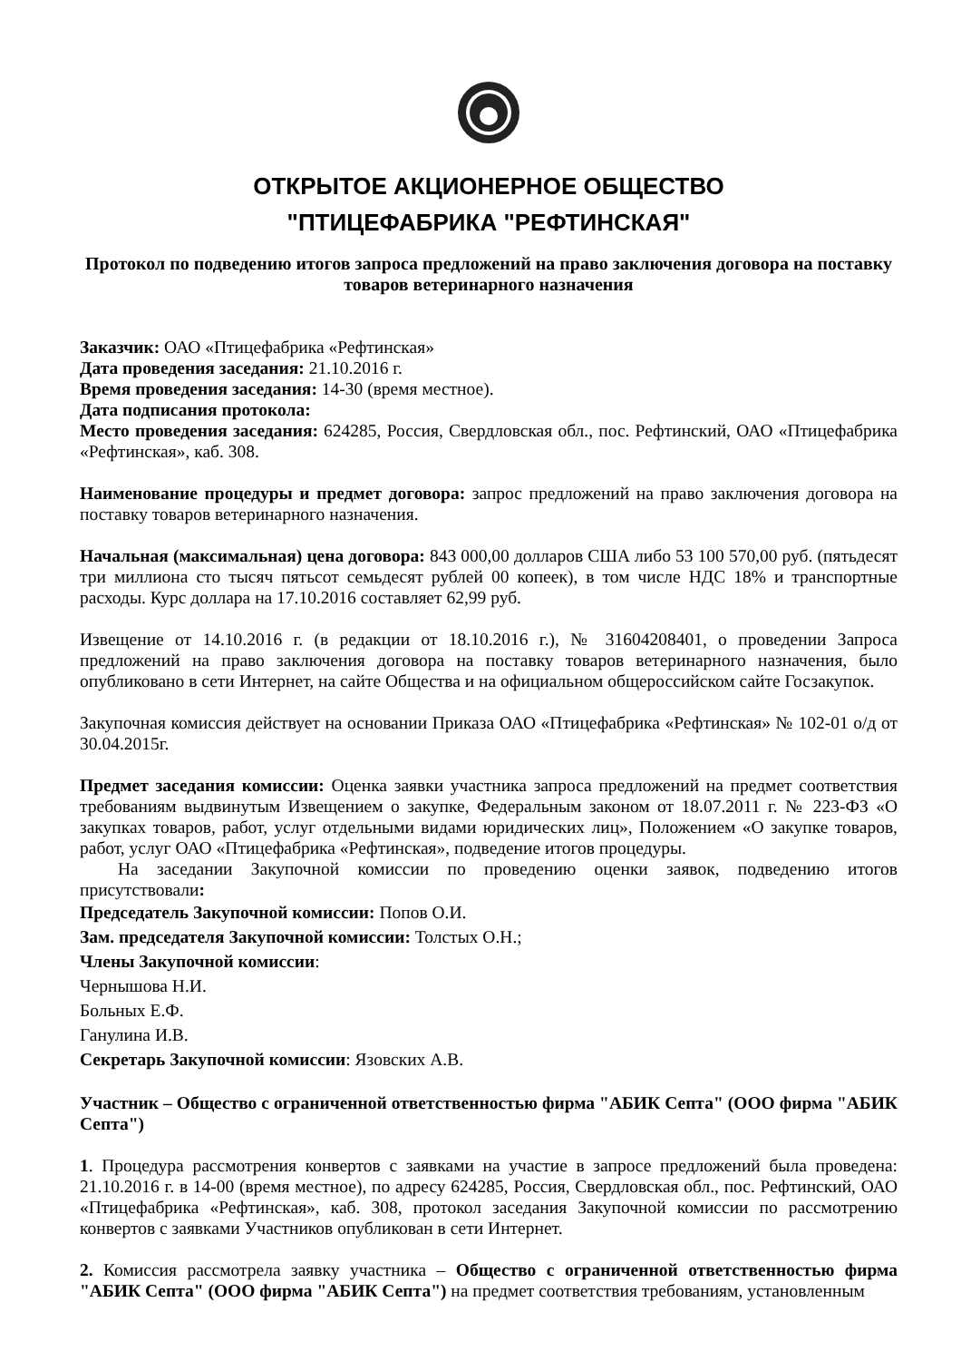ОТКРЫТОЕ АКЦИОНЕРНОЕ ОБЩЕСТВО
"ПТИЦЕФАБРИКА "РЕФТИНСКАЯ"
Протокол по подведению итогов запроса предложений на право заключения договора на поставку товаров ветеринарного назначения
Заказчик: ОАО «Птицефабрика «Рефтинская»
Дата проведения заседания: 21.10.2016 г.
Время проведения заседания: 14-30 (время местное).
Дата подписания протокола:
Место проведения заседания: 624285, Россия, Свердловская обл., пос. Рефтинский, ОАО «Птицефабрика «Рефтинская», каб. 308.
Наименование процедуры и предмет договора: запрос предложений на право заключения договора на поставку товаров ветеринарного назначения.
Начальная (максимальная) цена договора: 843 000,00 долларов США либо 53 100 570,00 руб. (пятьдесят три миллиона сто тысяч пятьсот семьдесят рублей 00 копеек), в том числе НДС 18% и транспортные расходы. Курс доллара на 17.10.2016 составляет 62,99 руб.
Извещение от 14.10.2016 г. (в редакции от 18.10.2016 г.), № 31604208401, о проведении Запроса предложений на право заключения договора на поставку товаров ветеринарного назначения, было опубликовано в сети Интернет, на сайте Общества и на официальном общероссийском сайте Госзакупок.
Закупочная комиссия действует на основании Приказа ОАО «Птицефабрика «Рефтинская» № 102-01 о/д от 30.04.2015г.
Предмет заседания комиссии: Оценка заявки участника запроса предложений на предмет соответствия требованиям выдвинутым Извещением о закупке, Федеральным законом от 18.07.2011 г. № 223-ФЗ «О закупках товаров, работ, услуг отдельными видами юридических лиц», Положением «О закупке товаров, работ, услуг ОАО «Птицефабрика «Рефтинская», подведение итогов процедуры.
На заседании Закупочной комиссии по проведению оценки заявок, подведению итогов присутствовали:
Председатель Закупочной комиссии: Попов О.И.
Зам. председателя Закупочной комиссии: Толстых О.Н.;
Члены Закупочной комиссии:
Чернышова Н.И.
Больных Е.Ф.
Ганулина И.В.
Секретарь Закупочной комиссии: Язовских А.В.
Участник – Общество с ограниченной ответственностью фирма "АБИК Септа" (ООО фирма "АБИК Септа")
1. Процедура рассмотрения конвертов с заявками на участие в запросе предложений была проведена: 21.10.2016 г. в 14-00 (время местное), по адресу 624285, Россия, Свердловская обл., пос. Рефтинский, ОАО «Птицефабрика «Рефтинская», каб. 308, протокол заседания Закупочной комиссии по рассмотрению конвертов с заявками Участников опубликован в сети Интернет.
2. Комиссия рассмотрела заявку участника – Общество с ограниченной ответственностью фирма "АБИК Септа" (ООО фирма "АБИК Септа") на предмет соответствия требованиям, установленным